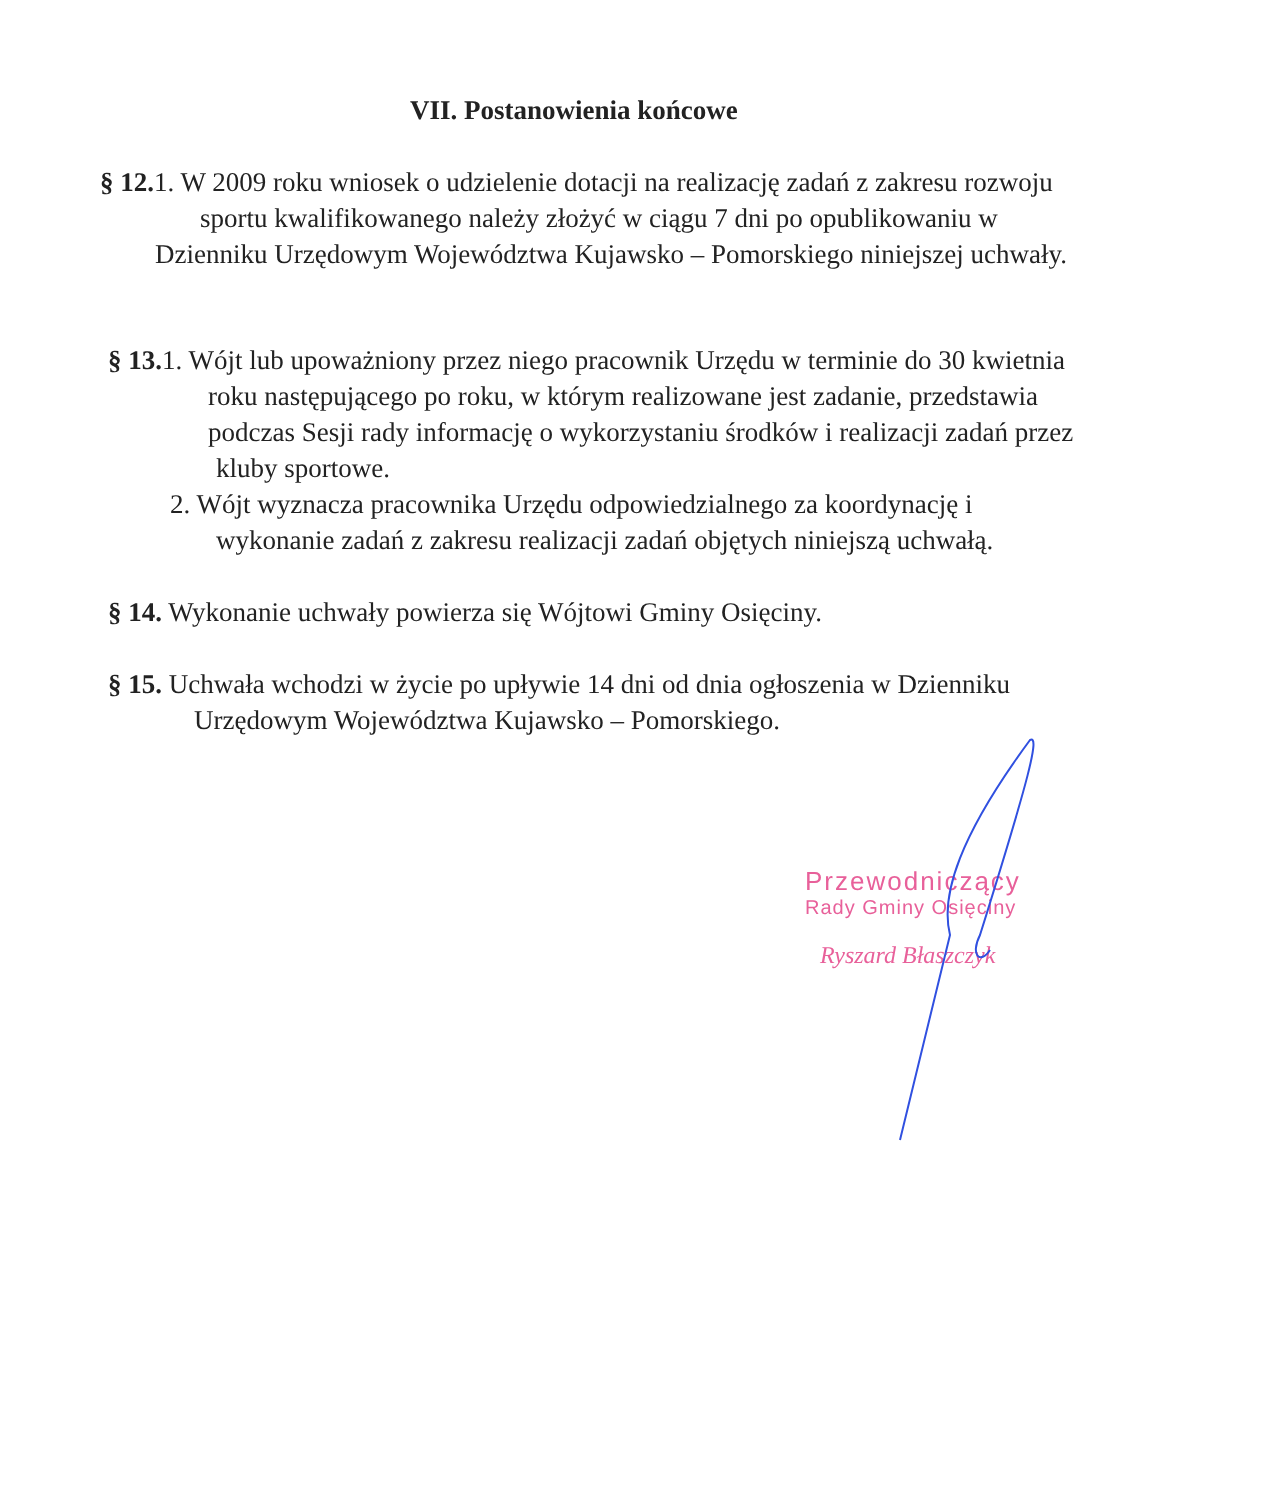VII. Postanowienia końcowe
§ 12. 1. W 2009 roku wniosek o udzielenie dotacji na realizację zadań z zakresu rozwoju
sportu kwalifikowanego należy złożyć w ciągu 7 dni po opublikowaniu w
Dzienniku Urzędowym Województwa Kujawsko – Pomorskiego niniejszej uchwały.
§ 13. 1. Wójt lub upoważniony przez niego pracownik Urzędu w terminie do 30 kwietnia
roku następującego po roku, w którym realizowane jest zadanie, przedstawia
podczas Sesji rady informację o wykorzystaniu środków i realizacji zadań przez
kluby sportowe.
2. Wójt wyznacza pracownika Urzędu odpowiedzialnego za koordynację i
wykonanie zadań z zakresu realizacji zadań objętych niniejszą uchwałą.
§ 14. Wykonanie uchwały powierza się Wójtowi Gminy Osięciny.
§ 15. Uchwała wchodzi w życie po upływie 14 dni od dnia ogłoszenia w Dzienniku
Urzędowym Województwa Kujawsko – Pomorskiego.
Przewodniczący
Rady Gminy Osięciny
Ryszard Błaszczyk